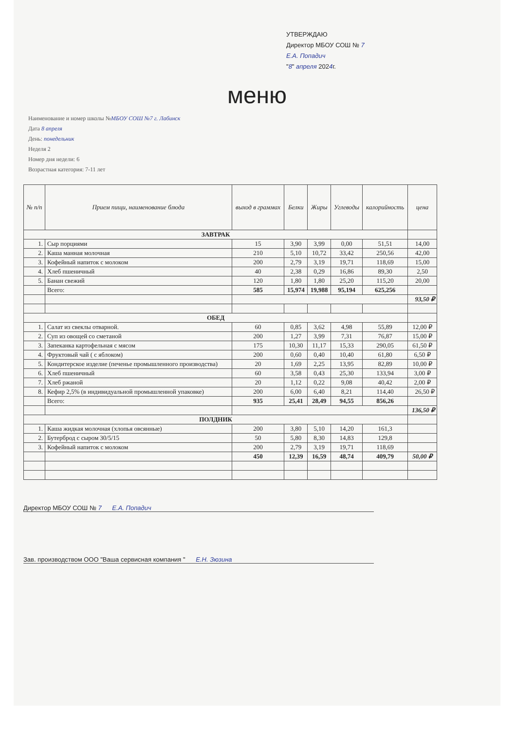УТВЕРЖДАЮ
Директор МБОУ СОШ № 7
Е.А. Попадич
"8" апреля 2024г.
меню
Наименование и номер школы №МБОУ СОШ №7 г. Лабинск
Дата 8 апреля
День: понедельник
Неделя 2
Номер дня недели: 6
Возрастная категория: 7-11 лет
| № п/п | Прием пищи, наименование блюда | выход в граммах | Белки | Жиры | Углеводы | калорийность | цена |
| --- | --- | --- | --- | --- | --- | --- | --- |
| ЗАВТРАК | | | | | | | |
| 1. | Сыр порциями | 15 | 3,90 | 3,99 | 0,00 | 51,51 | 14,00 |
| 2. | Каша манная молочная | 210 | 5,10 | 10,72 | 33,42 | 250,56 | 42,00 |
| 3. | Кофейный напиток с молоком | 200 | 2,79 | 3,19 | 19,71 | 118,69 | 15,00 |
| 4. | Хлеб пшеничный | 40 | 2,38 | 0,29 | 16,86 | 89,30 | 2,50 |
| 5. | Банан свежий | 120 | 1,80 | 1,80 | 25,20 | 115,20 | 20,00 |
| | Всего: | 585 | 15,974 | 19,988 | 95,194 | 625,256 | |
| | | | | | | | 93,50 ₽ |
| ОБЕД | | | | | | | |
| 1. | Салат из свеклы отварной. | 60 | 0,85 | 3,62 | 4,98 | 55,89 | 12,00 ₽ |
| 2. | Суп из овощей со сметаной | 200 | 1,27 | 3,99 | 7,31 | 76,87 | 15,00 ₽ |
| 3. | Запеканка картофельная с мясом | 175 | 10,30 | 11,17 | 15,33 | 290,05 | 61,50 ₽ |
| 4. | Фруктовый чай ( с яблоком) | 200 | 0,60 | 0,40 | 10,40 | 61,80 | 6,50 ₽ |
| 5. | Кондитерское изделие (печенье промышленного производства) | 20 | 1,69 | 2,25 | 13,95 | 82,89 | 10,00 ₽ |
| 6. | Хлеб пшеничный | 60 | 3,58 | 0,43 | 25,30 | 133,94 | 3,00 ₽ |
| 7. | Хлеб ржаной | 20 | 1,12 | 0,22 | 9,08 | 40,42 | 2,00 ₽ |
| 8. | Кефир 2,5% (в индивидуальной промышленной упаковке) | 200 | 6,00 | 6,40 | 8,21 | 114,40 | 26,50 ₽ |
| | Всего: | 935 | 25,41 | 28,49 | 94,55 | 856,26 | |
| | | | | | | | 136,50 ₽ |
| ПОЛДНИК | | | | | | | |
| 1. | Каша жидкая молочная (хлопья овсянные) | 200 | 3,80 | 5,10 | 14,20 | 161,3 | |
| 2. | Бутерброд с сыром 30/5/15 | 50 | 5,80 | 8,30 | 14,83 | 129,8 | |
| 3. | Кофейный напиток с молоком | 200 | 2,79 | 3,19 | 19,71 | 118,69 | |
| | | 450 | 12,39 | 16,59 | 48,74 | 409,79 | 50,00 ₽ |
Директор МБОУ СОШ № 7 Е.А. Попадич
Зав. производством ООО "Ваша сервисная компания " Е.Н. Зюзина